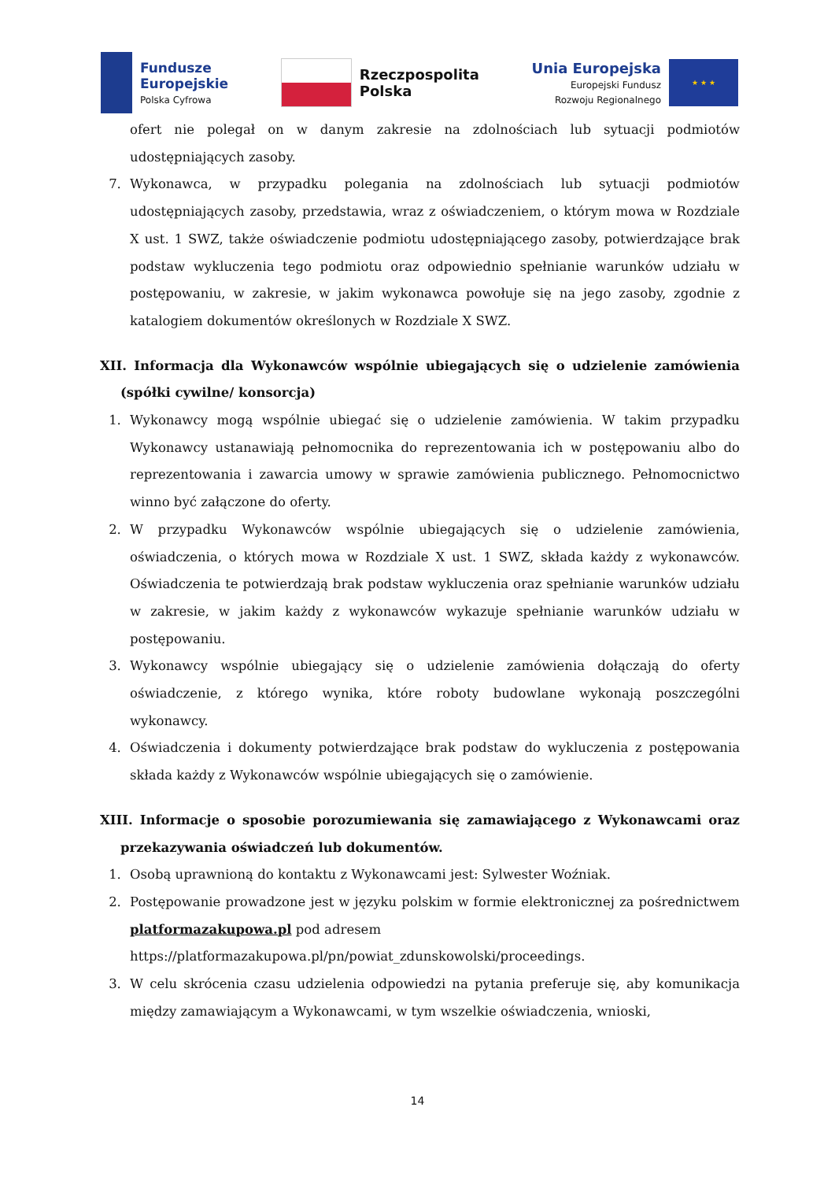Fundusze
Europejskie
Polska Cyfrowa
Rzeczpospolita
Polska
Unia Europejska
Europejski Fundusz
Rozwoju Regionalnego
★ ★ ★
ofert nie polegał on w danym zakresie na zdolnościach lub sytuacji podmiotów udostępniających zasoby.
7. Wykonawca, w przypadku polegania na zdolnościach lub sytuacji podmiotów udostępniających zasoby, przedstawia, wraz z oświadczeniem, o którym mowa w Rozdziale X ust. 1 SWZ, także oświadczenie podmiotu udostępniającego zasoby, potwierdzające brak podstaw wykluczenia tego podmiotu oraz odpowiednio spełnianie warunków udziału w postępowaniu, w zakresie, w jakim wykonawca powołuje się na jego zasoby, zgodnie z katalogiem dokumentów określonych w Rozdziale X SWZ.
XII. Informacja dla Wykonawców wspólnie ubiegających się o udzielenie zamówienia (spółki cywilne/ konsorcja)
1. Wykonawcy mogą wspólnie ubiegać się o udzielenie zamówienia. W takim przypadku Wykonawcy ustanawiają pełnomocnika do reprezentowania ich w postępowaniu albo do reprezentowania i zawarcia umowy w sprawie zamówienia publicznego. Pełnomocnictwo winno być załączone do oferty.
2. W przypadku Wykonawców wspólnie ubiegających się o udzielenie zamówienia, oświadczenia, o których mowa w Rozdziale X ust. 1 SWZ, składa każdy z wykonawców. Oświadczenia te potwierdzają brak podstaw wykluczenia oraz spełnianie warunków udziału w zakresie, w jakim każdy z wykonawców wykazuje spełnianie warunków udziału w postępowaniu.
3. Wykonawcy wspólnie ubiegający się o udzielenie zamówienia dołączają do oferty oświadczenie, z którego wynika, które roboty budowlane wykonają poszczególni wykonawcy.
4. Oświadczenia i dokumenty potwierdzające brak podstaw do wykluczenia z postępowania składa każdy z Wykonawców wspólnie ubiegających się o zamówienie.
XIII. Informacje o sposobie porozumiewania się zamawiającego z Wykonawcami oraz przekazywania oświadczeń lub dokumentów.
1. Osobą uprawnioną do kontaktu z Wykonawcami jest: Sylwester Woźniak.
2. Postępowanie prowadzone jest w języku polskim w formie elektronicznej za pośrednictwem platformazakupowa.pl pod adresem
https://platformazakupowa.pl/pn/powiat_zdunskowolski/proceedings.
3. W celu skrócenia czasu udzielenia odpowiedzi na pytania preferuje się, aby komunikacja między zamawiającym a Wykonawcami, w tym wszelkie oświadczenia, wnioski,
14